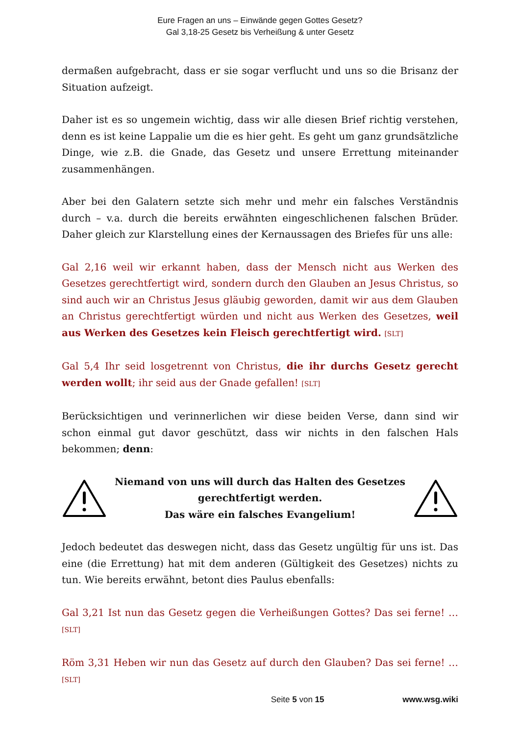Eure Fragen an uns – Einwände gegen Gottes Gesetz?
Gal 3,18-25 Gesetz bis Verheißung & unter Gesetz
dermaßen aufgebracht, dass er sie sogar verflucht und uns so die Brisanz der Situation aufzeigt.
Daher ist es so ungemein wichtig, dass wir alle diesen Brief richtig verstehen, denn es ist keine Lappalie um die es hier geht. Es geht um ganz grundsätzliche Dinge, wie z.B. die Gnade, das Gesetz und unsere Errettung miteinander zusammenhängen.
Aber bei den Galatern setzte sich mehr und mehr ein falsches Verständnis durch – v.a. durch die bereits erwähnten eingeschlichenen falschen Brüder. Daher gleich zur Klarstellung eines der Kernaussagen des Briefes für uns alle:
Gal 2,16 weil wir erkannt haben, dass der Mensch nicht aus Werken des Gesetzes gerechtfertigt wird, sondern durch den Glauben an Jesus Christus, so sind auch wir an Christus Jesus gläubig geworden, damit wir aus dem Glauben an Christus gerechtfertigt würden und nicht aus Werken des Gesetzes, weil aus Werken des Gesetzes kein Fleisch gerechtfertigt wird. [SLT]
Gal 5,4 Ihr seid losgetrennt von Christus, die ihr durchs Gesetz gerecht werden wollt; ihr seid aus der Gnade gefallen! [SLT]
Berücksichtigen und verinnerlichen wir diese beiden Verse, dann sind wir schon einmal gut davor geschützt, dass wir nichts in den falschen Hals bekommen; denn:
Niemand von uns will durch das Halten des Gesetzes
gerechtfertigt werden.
Das wäre ein falsches Evangelium!
Jedoch bedeutet das deswegen nicht, dass das Gesetz ungültig für uns ist. Das eine (die Errettung) hat mit dem anderen (Gültigkeit des Gesetzes) nichts zu tun. Wie bereits erwähnt, betont dies Paulus ebenfalls:
Gal 3,21 Ist nun das Gesetz gegen die Verheißungen Gottes? Das sei ferne! … [SLT]
Röm 3,31 Heben wir nun das Gesetz auf durch den Glauben? Das sei ferne! … [SLT]
Seite 5 von 15 www.wsg.wiki